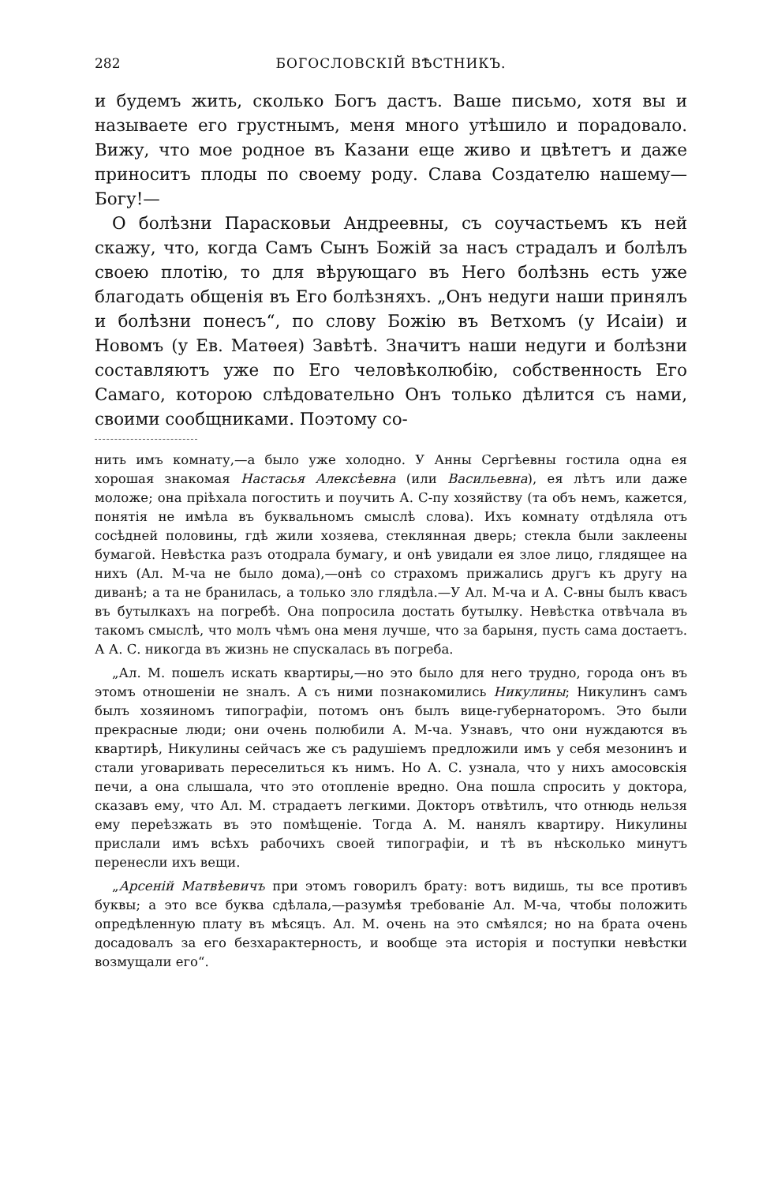282 БОГОСЛОВСКІЙ ВѢСТНИКЪ.
и будемъ жить, сколько Богъ дастъ. Ваше письмо, хотя вы и называете его грустнымъ, меня много утѣшило и порадовало. Вижу, что мое родное въ Казани еще живо и цвѣтетъ и даже приноситъ плоды по своему роду. Слава Создателю нашему—Богу!—
О болѣзни Парасковьи Андреевны, съ соучастьемъ къ ней скажу, что, когда Самъ Сынъ Божій за насъ страдалъ и болѣлъ своею плотію, то для вѣрующаго въ Него болѣзнь есть уже благодать общенія въ Его болѣзняхъ. „Онъ недуги наши принялъ и болѣзни понесъ“, по слову Божію въ Ветхомъ (у Исаіи) и Новомъ (у Ев. Матѳея) Завѣтѣ. Значитъ наши недуги и болѣзни составляютъ уже по Его человѣколюбію, собственность Его Самаго, которою слѣдовательно Онъ только дѣлится съ нами, своими сообщниками. Поэтому со-
нить имъ комнату,—а было уже холодно. У Анны Сергѣевны гостила одна ея хорошая знакомая Настасья Алексѣевна (или Васильевна), ея лѣтъ или даже моложе; она пріѣхала погостить и поучить А. С-пу хозяйству (та объ немъ, кажется, понятія не имѣла въ буквальномъ смыслѣ слова). Ихъ комнату отдѣляла отъ сосѣдней половины, гдѣ жили хозяева, стеклянная дверь; стекла были заклеены бумагой. Невѣстка разъ отодрала бумагу, и онѣ увидали ея злое лицо, глядящее на нихъ (Ал. М-ча не было дома),—онѣ со страхомъ прижались другъ къ другу на диванѣ; а та не бранилась, а только зло глядѣла.—У Ал. М-ча и А. С-вны былъ квасъ въ бутылкахъ на погребѣ. Она попросила достать бутылку. Невѣстка отвѣчала въ такомъ смыслѣ, что молъ чѣмъ она меня лучше, что за барыня, пусть сама достаетъ. А А. С. никогда въ жизнь не спускалась въ погреба.
„Ал. М. пошелъ искать квартиры,—но это было для него трудно, города онъ въ этомъ отношеніи не зналъ. А съ ними познакомились Никулины; Никулинъ самъ былъ хозяиномъ типографіи, потомъ онъ былъ вице-губернаторомъ. Это были прекрасные люди; они очень полюбили А. М-ча. Узнавъ, что они нуждаются въ квартирѣ, Никулины сейчасъ же съ радушіемъ предложили имъ у себя мезонинъ и стали уговаривать переселиться къ нимъ. Но А. С. узнала, что у нихъ амосовскія печи, а она слышала, что это отопленіе вредно. Она пошла спросить у доктора, сказавъ ему, что Ал. М. страдаетъ легкими. Докторъ отвѣтилъ, что отнюдь нельзя ему переѣзжать въ это помѣщеніе. Тогда А. М. нанялъ квартиру. Никулины прислали имъ всѣхъ рабочихъ своей типографіи, и тѣ въ нѣсколько минутъ перенесли ихъ вещи.
„Арсеній Матвѣевичъ при этомъ говорилъ брату: вотъ видишь, ты все противъ буквы; а это все буква сдѣлала,—разумѣя требованіе Ал. М-ча, чтобы положить опредѣленную плату въ мѣсяцъ. Ал. М. очень на это смѣялся; но на брата очень досадовалъ за его безхарактерность, и вообще эта исторія и поступки невѣстки возмущали его“.